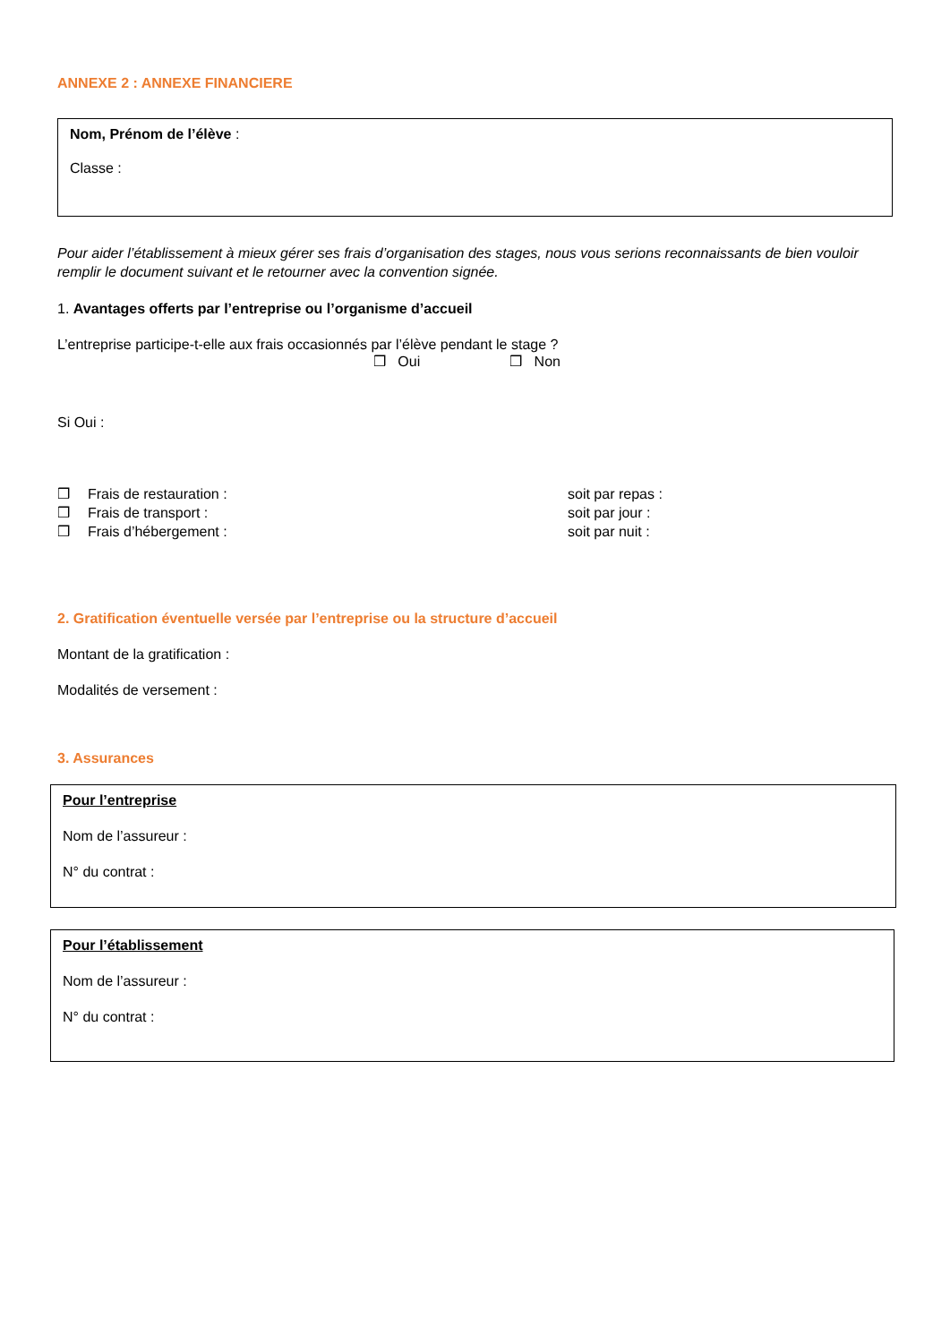ANNEXE 2 : ANNEXE FINANCIERE
Nom, Prénom de l’élève :
Classe :
Pour aider l’établissement à mieux gérer ses frais d’organisation des stages, nous vous serions reconnaissants de bien vouloir remplir le document suivant et le retourner avec la convention signée.
1. Avantages offerts par l’entreprise ou l’organisme d’accueil
L’entreprise participe-t-elle aux frais occasionnés par l’élève pendant le stage ?
❒ Oui ❒ Non
Si Oui :
❒ Frais de restauration : soit par repas :
❒ Frais de transport : soit par jour :
❒ Frais d’hébergement : soit par nuit :
2. Gratification éventuelle versée par l’entreprise ou la structure d’accueil
Montant de la gratification :
Modalités de versement :
3. Assurances
Pour l’entreprise
Nom de l’assureur :
N° du contrat :
Pour l’établissement
Nom de l’assureur :
N° du contrat :